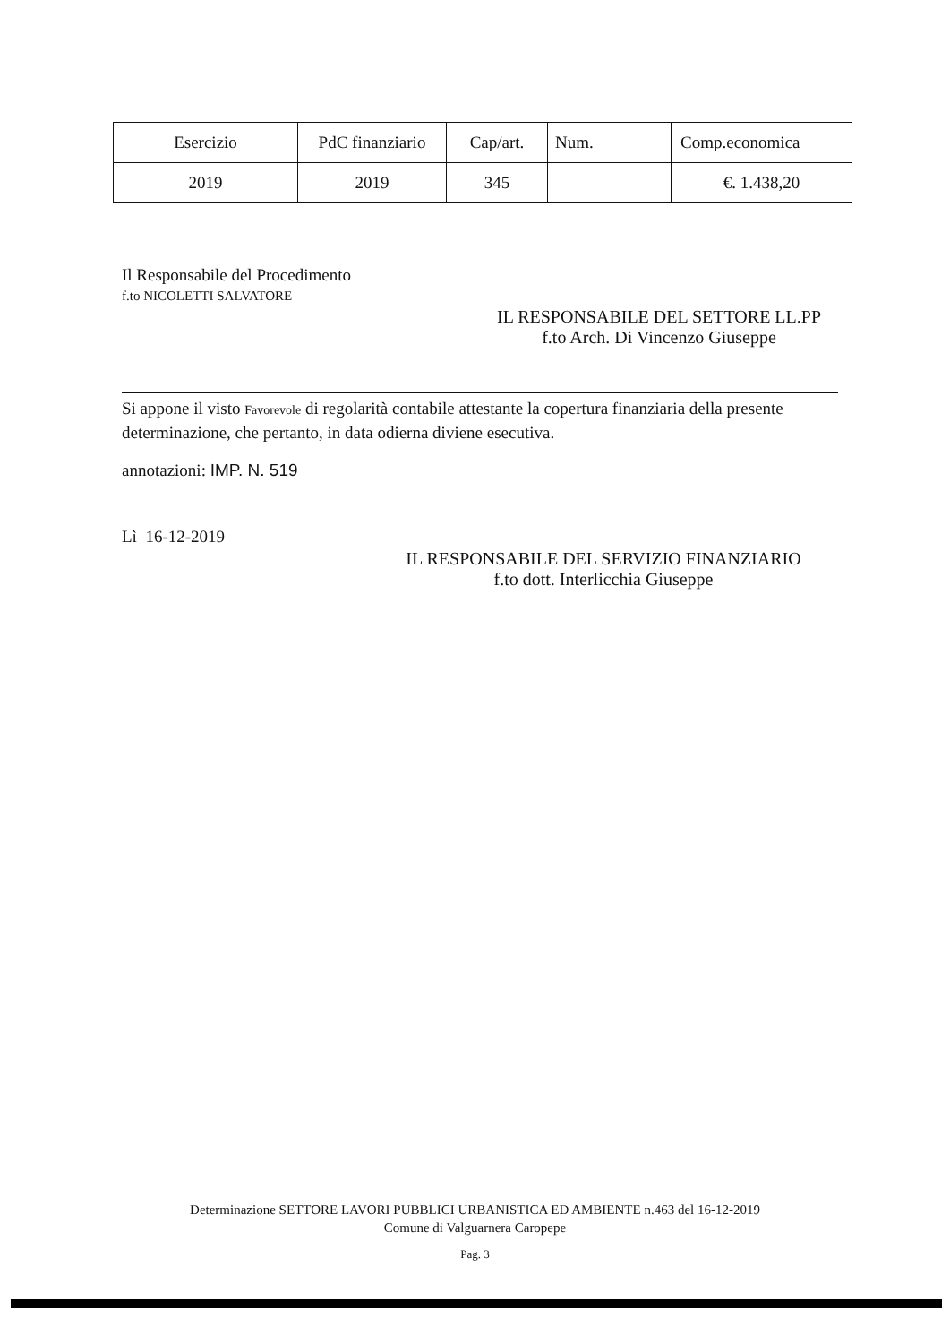| Esercizio | PdC finanziario | Cap/art. | Num. | Comp.economica |
| --- | --- | --- | --- | --- |
| 2019 | 2019 | 345 | | €. 1.438,20 |
Il Responsabile del Procedimento
f.to NICOLETTI SALVATORE
IL RESPONSABILE DEL SETTORE LL.PP
f.to Arch. Di Vincenzo Giuseppe
Si appone il visto Favorevole di regolarità contabile attestante la copertura finanziaria della presente determinazione, che pertanto, in data odierna diviene esecutiva.
annotazioni: IMP. N. 519
Lì 16-12-2019
IL RESPONSABILE DEL SERVIZIO FINANZIARIO
f.to dott. Interlicchia Giuseppe
Determinazione SETTORE LAVORI PUBBLICI URBANISTICA ED AMBIENTE n.463 del 16-12-2019
Comune di Valguarnera Caropepe
Pag. 3